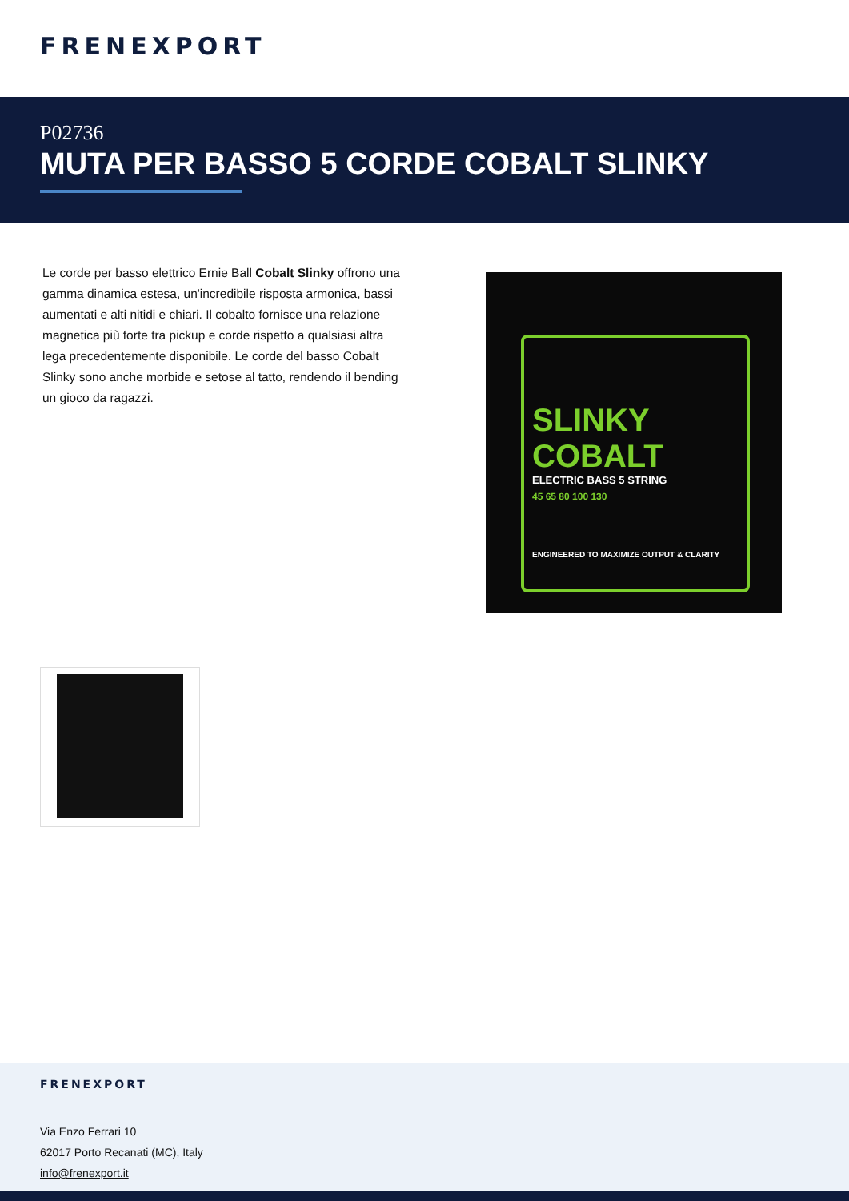FRENEXPORT
P02736
MUTA PER BASSO 5 CORDE COBALT SLINKY
Le corde per basso elettrico Ernie Ball Cobalt Slinky offrono una gamma dinamica estesa, un'incredibile risposta armonica, bassi aumentati e alti nitidi e chiari. Il cobalto fornisce una relazione magnetica più forte tra pickup e corde rispetto a qualsiasi altra lega precedentemente disponibile. Le corde del basso Cobalt Slinky sono anche morbide e setose al tatto, rendendo il bending un gioco da ragazzi.
SLINKY
COBALT
ELECTRIC BASS 5 STRING
45 65 80 100 130
ENGINEERED TO MAXIMIZE OUTPUT & CLARITY
FRENEXPORT
Via Enzo Ferrari 10
62017 Porto Recanati (MC), Italy
info@frenexport.it